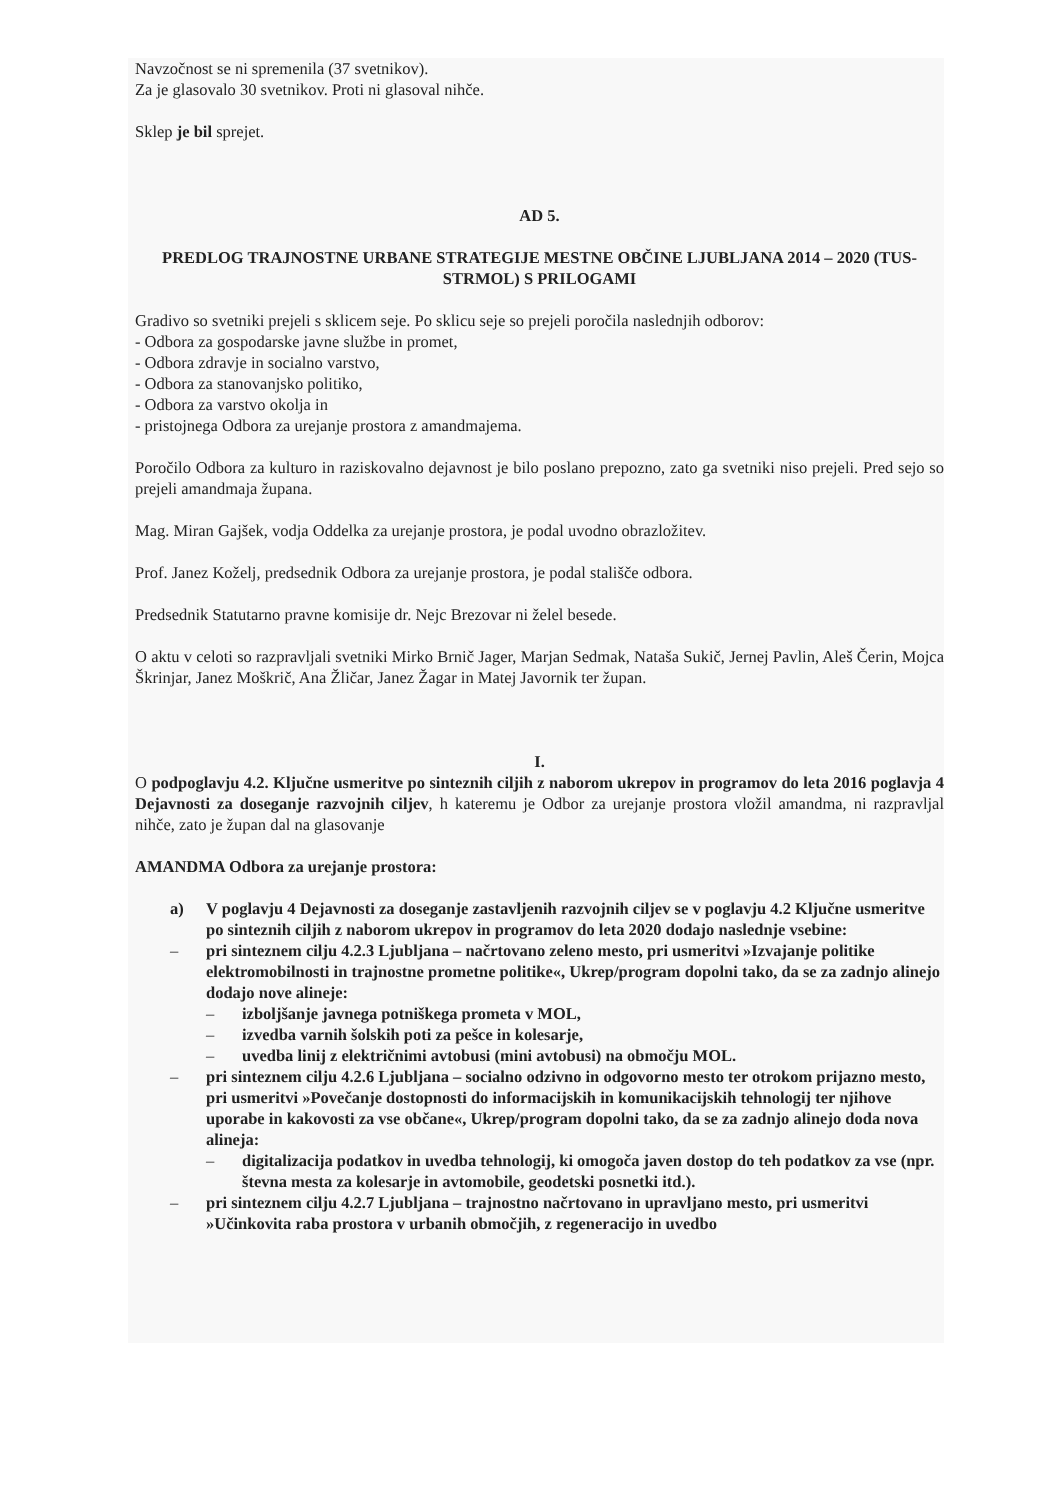Navzočnost se ni spremenila (37 svetnikov).
Za je glasovalo 30 svetnikov. Proti ni glasoval nihče.
Sklep je bil sprejet.
AD 5.
PREDLOG TRAJNOSTNE URBANE STRATEGIJE MESTNE OBČINE LJUBLJANA 2014 – 2020 (TUS-STRMOL) S PRILOGAMI
Gradivo so svetniki prejeli s sklicem seje. Po sklicu seje so prejeli poročila naslednjih odborov:
- Odbora za gospodarske javne službe in promet,
- Odbora zdravje in socialno varstvo,
- Odbora za stanovanjsko politiko,
- Odbora za varstvo okolja in
- pristojnega Odbora za urejanje prostora z amandmajema.
Poročilo Odbora za kulturo in raziskovalno dejavnost je bilo poslano prepozno, zato ga svetniki niso prejeli. Pred sejo so prejeli amandmaja župana.
Mag. Miran Gajšek, vodja Oddelka za urejanje prostora, je podal uvodno obrazložitev.
Prof. Janez Koželj, predsednik Odbora za urejanje prostora, je podal stališče odbora.
Predsednik Statutarno pravne komisije dr. Nejc Brezovar ni želel besede.
O aktu v celoti so razpravljali svetniki Mirko Brnič Jager, Marjan Sedmak, Nataša Sukič, Jernej Pavlin, Aleš Čerin, Mojca Škrinjar, Janez Moškrič, Ana Žličar, Janez Žagar in Matej Javornik ter župan.
I.
O podpoglavju 4.2. Ključne usmeritve po sinteznih ciljih z naborom ukrepov in programov do leta 2016 poglavja 4 Dejavnosti za doseganje razvojnih ciljev, h kateremu je Odbor za urejanje prostora vložil amandma, ni razpravljal nihče, zato je župan dal na glasovanje
AMANDMA Odbora za urejanje prostora:
a) V poglavju 4 Dejavnosti za doseganje zastavljenih razvojnih ciljev se v poglavju 4.2 Ključne usmeritve po sinteznih ciljih z naborom ukrepov in programov do leta 2020 dodajo naslednje vsebine:
– pri sinteznem cilju 4.2.3 Ljubljana – načrtovano zeleno mesto, pri usmeritvi »Izvajanje politike elektromobilnosti in trajnostne prometne politike«, Ukrep/program dopolni tako, da se za zadnjo alinejo dodajo nove alineje:
– izboljšanje javnega potniškega prometa v MOL,
– izvedba varnih šolskih poti za pešce in kolesarje,
– uvedba linij z električnimi avtobusi (mini avtobusi) na območju MOL.
– pri sinteznem cilju 4.2.6 Ljubljana – socialno odzivno in odgovorno mesto ter otrokom prijazno mesto, pri usmeritvi »Povečanje dostopnosti do informacijskih in komunikacijskih tehnologij ter njihove uporabe in kakovosti za vse občane«, Ukrep/program dopolni tako, da se za zadnjo alinejo doda nova alineja:
– digitalizacija podatkov in uvedba tehnologij, ki omogoča javen dostop do teh podatkov za vse (npr. števna mesta za kolesarje in avtomobile, geodetski posnetki itd.).
– pri sinteznem cilju 4.2.7 Ljubljana – trajnostno načrtovano in upravljano mesto, pri usmeritvi »Učinkovita raba prostora v urbanih območjih, z regeneracijo in uvedbo